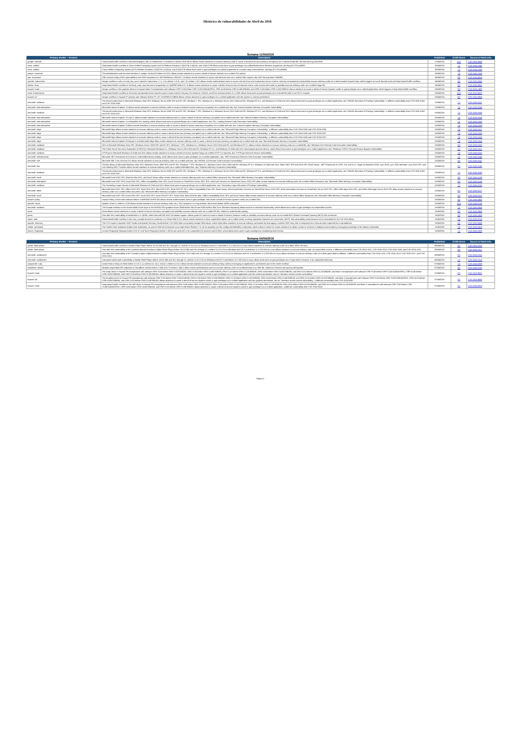Histórico de vulnerabilidades de Abril do 2016
Semana 11/04/2016
| Primary Vendor -- Product | Description | Published | CVSS Score | Source & Patch Info |
| --- | --- | --- | --- | --- |
| google--android | Stack-based buffer overflow in decoder/impeg2d_vld.c in mediaserver in Android 6.x before 2016-04-01 allows remote attackers to execute arbitrary code or cause a denial of service (memory corruption) via a crafted media file, aka internal bug 25812590. | 17/04/2016 | 10.0 | CVE-2016-0836 |
| cisco--unified | Heap-based buffer overflow in Cisco Unified Computing System (UCS) Platform Emulator 2.5(2)TS4, 3.0(2c)A, and 3.0(2c)TS9 allows local users to gain privileges via crafted libclimeta.so filename arguments, aka Bug ID CSCux68837. | 15/04/2016 | 7.2 | CVE-2016-1340 |
| cisco--unified | Cisco Unified Computing System (UCS) Platform Emulator 2.5(2)TS4, 3.0(2c)A, and 3.0(2c)TS9 allows local users to gain privileges via crafted arguments on a ucspe-copy command line, aka Bug ID CSCux68832. | 15/04/2016 | 7.2 | CVE-2016-1339 |
| juniper--screenos | The administrative web services interface in Juniper ScreenOS before 6.3.0r21 allows remote attackers to cause a denial of service (reboot) via a crafted SSL packet. | 15/04/2016 | 7.8 | CVE-2016-1268 |
| sap--netweaver | XML external entity (XXE) vulnerability in the UDDI component in SAP NetWeaver JAVA AS 7.4 allows remote attackers to cause a denial of service via a crafted XML request, aka SAP Security Note 2254389. | 14/04/2016 | 9.0 | CVE-2016-4014 |
| apache--subversion | Integer overflow in util.c in mod_dav_svn in Apache Subversion 1.7.x, 1.8.x before 1.8.15, and 1.9.x before 1.9.3 allows remote authenticated users to cause a denial of service (subversion server crash or memory consumption) and possibly execute arbitrary code via a skel-encoded request body, which triggers an out-of-bounds read and heap-based buffer overflow. | 14/04/2016 | 8.0 | CVE-2015-5343 |
| debian--linux | Heap-based buffer overflow in the bmp_read_rows function in pngxrbmp.c in OptiPNG before 0.7.6 allows remote attackers to cause a denial of service (out-of-bounds read or write access and crash) or possibly execute arbitrary code via a crafted image file. | 13/04/2016 | 9.3 | CVE-2016-3981 |
| huawei--mate | Integer overflow in the graphics drivers in Huawei Mate S smartphones with software CRR-TL00 before CRR-TL00C01B160SP01, CRR-UL00 before CRR-UL00C00B160, and CRR-CL00 before CRR-CL00C92B161 allows attackers to cause a denial of service (system crash) or gain privileges via a crafted application, which triggers a heap-based buffer overflow. | 13/04/2016 | 9.3 | CVE-2016-1495 |
| avast--freeantivirus | Heap-based buffer overflow in the Avast virtualization driver (aswSnx.sys) in Avast Internet Security, Pro Antivirus, Premier, and Free Antivirus before 11.1.2253 allows local users to gain privileges via a Unicode file path in an IOCTL request. | 13/04/2016 | 10.0 | CVE-2015-8620 |
| huawei--p7 | Integer overflow in Huawei P7 phones with software before P7-L07 V100R001C01B606 allows remote attackers to gain privileges via a crafted application with the system or camera permission. | 13/04/2016 | 9.3 | CVE-2015-8304 |
| microsoft--windows | The kernel-mode driver in Microsoft Windows Vista SP2, Windows Server 2008 SP2 and R2 SP1, Windows 7 SP1, Windows 8.1, Windows Server 2012 Gold and R2, Windows RT 8.1, and Windows 10 Gold and 1511 allows local users to gain privileges via a crafted application, aka "Win32k Elevation of Privilege Vulnerability," a different vulnerability than CVE-2016-0143 and CVE-2016-0165. | 12/04/2016 | 7.2 | CVE-2016-0167 |
| microsoft--internetexplorer | Microsoft Internet Explorer 11 allows remote attackers to execute arbitrary code or cause a denial of service (memory corruption) via a crafted web site, aka "Internet Explorer Memory Corruption Vulnerability." | 12/04/2016 | 7.6 | CVE-2016-0166 |
| microsoft--windows | The kernel-mode driver in Microsoft Windows Vista SP2, Windows Server 2008 SP2 and R2 SP1, Windows 7 SP1, Windows 8.1, Windows Server 2012 Gold and R2, Windows RT 8.1, and Windows 10 Gold and 1511 allows local users to gain privileges via a crafted application, aka "Win32k Elevation of Privilege Vulnerability," a different vulnerability than CVE-2016-0143 and CVE-2016-0167. | 12/04/2016 | 7.2 | CVE-2016-0165 |
| microsoft--internetexplorer | Microsoft Internet Explorer 10 and 11 allows remote attackers to execute arbitrary code or cause a denial of service (memory corruption) via a crafted web site, aka "Internet Explorer Memory Corruption Vulnerability." | 12/04/2016 | 7.6 | CVE-2016-0164 |
| microsoft--internetexplorer | Microsoft Internet Explorer 11 mishandles DLL loading, which allows local users to gain privileges via a crafted application, aka "DLL Loading Remote Code Execution Vulnerability." | 12/04/2016 | 7.2 | CVE-2016-0160 |
| microsoft--internetexplorer | Microsoft Internet Explorer 9 allows remote attackers to execute arbitrary code or cause a denial of service (memory corruption) via a crafted web site, aka "Internet Explorer Memory Corruption Vulnerability." | 12/04/2016 | 7.6 | CVE-2016-0159 |
| microsoft--edge | Microsoft Edge allows remote attackers to execute arbitrary code or cause a denial of service (memory corruption) via a crafted web site, aka "Microsoft Edge Memory Corruption Vulnerability," a different vulnerability than CVE-2016-0155 and CVE-2016-0156. | 12/04/2016 | 7.6 | CVE-2016-0157 |
| microsoft--edge | Microsoft Edge allows remote attackers to execute arbitrary code or cause a denial of service (memory corruption) via a crafted web site, aka "Microsoft Edge Memory Corruption Vulnerability," a different vulnerability than CVE-2016-0155 and CVE-2016-0157. | 12/04/2016 | 7.6 | CVE-2016-0156 |
| microsoft--edge | Microsoft Edge allows remote attackers to execute arbitrary code or cause a denial of service (memory corruption) via a crafted web site, aka "Microsoft Edge Memory Corruption Vulnerability," a different vulnerability than CVE-2016-0156 and CVE-2016-0157. | 12/04/2016 | 7.6 | CVE-2016-0155 |
| microsoft--edge | Microsoft Internet Explorer 9 through 11 and Microsoft Edge allow remote attackers to execute arbitrary code or cause a denial of service (memory corruption) via a crafted web site, aka "Microsoft Browser Memory Corruption Vulnerability." | 12/04/2016 | 7.6 | CVE-2016-0154 |
| microsoft--windows | OLE in Microsoft Windows Vista SP2, Windows Server 2008 SP2 and R2 SP1, Windows 7 SP1, Windows 8.1, Windows Server 2012 Gold and R2, and Windows RT 8.1 allows remote attackers to execute arbitrary code via a crafted file, aka "Windows OLE Remote Code Execution Vulnerability." | 12/04/2016 | 9.3 | CVE-2016-0153 |
| microsoft--windows | The Client-Server Run-time Subsystem (CSRSS) in Microsoft Windows 8.1, Windows Server 2012 Gold and R2, Windows RT 8.1, and Windows 10 Gold and 1511 mismanages process tokens, which allows local users to gain privileges via a crafted application, aka "Windows CSRSS Security Feature Bypass Vulnerability." | 12/04/2016 | 7.2 | CVE-2016-0151 |
| microsoft--windows | HTTP.sys in Microsoft Windows 10 Gold and 1511 allows remote attackers to cause a denial of service (system hang) via crafted HTTP 2.0 requests, aka "HTTP.sys Denial of Service Vulnerability." | 12/04/2016 | 7.8 | CVE-2016-0150 |
| microsoft--netframework | Microsoft .NET Framework 4.6 and 4.6.1 mishandles library loading, which allows local users to gain privileges via a crafted application, aka ".NET Framework Remote Code Execution Vulnerability." | 12/04/2016 | 7.2 | CVE-2016-0148 |
| microsoft--xml | Microsoft XML Core Services 3.0 allows remote attackers to execute arbitrary code via a crafted web site, aka "MSXML 3.0 Remote Code Execution Vulnerability." | 12/04/2016 | 9.3 | CVE-2016-0147 |
| microsoft--live | The font library in Microsoft Windows Vista SP2; Windows Server 2008 SP2 and R2 SP1; Windows 7 SP1; Windows 8.1; Windows Server 2012 Gold and R2; Windows RT 8.1; Windows 10 Gold and 1511; Office 2007 SP3 and 2010 SP2; Word Viewer; .NET Framework 3.0 SP2, 3.5, and 3.5.1; Skype for Business 2016; Lync 2010; Lync 2010 Attendee; Lync 2013 SP1; and Live Meeting 2007 Console allows remote attackers to execute arbitrary code via a crafted embedded font, aka "Graphics Memory Corruption Vulnerability." | 12/04/2016 | 9.3 | CVE-2016-0145 |
| microsoft--windows | The kernel-mode driver in Microsoft Windows Vista SP2, Windows Server 2008 SP2 and R2 SP1, Windows 7 SP1, Windows 8.1, Windows Server 2012 Gold and R2, Windows RT 8.1, and Windows 10 Gold and 1511 allows local users to gain privileges via a crafted application, aka "Win32k Elevation of Privilege Vulnerability," a different vulnerability than CVE-2016-0165 and CVE-2016-0167. | 12/04/2016 | 7.2 | CVE-2016-0143 |
| microsoft--excel | Microsoft Excel 2010 SP2, Word for Mac 2011, and Excel Viewer allow remote attackers to execute arbitrary code via a crafted Office document, aka "Microsoft Office Memory Corruption Vulnerability." | 12/04/2016 | 9.3 | CVE-2016-0139 |
| microsoft--sharepoint | Microsoft Excel 2007 SP3, Excel 2010 SP2, Office Compatibility Pack SP3, Excel Services on SharePoint Server 2007 SP3, and Excel Services on SharePoint Server 2010 SP2 allow remote attackers to execute arbitrary code via a crafted Office document, aka "Microsoft Office Memory Corruption Vulnerability." | 12/04/2016 | 9.3 | CVE-2016-0136 |
| microsoft--windows | The Secondary Logon Service in Microsoft Windows 10 Gold and 1511 allows local users to gain privileges via a crafted application, aka "Secondary Logon Elevation of Privilege Vulnerability." | 12/04/2016 | 7.2 | CVE-2016-0135 |
| microsoft--office | Microsoft Word 2007 SP3, Office 2010 SP2, Word 2010 SP2, Word 2013 SP1, Word 2013 RT SP1, Office Compatibility Pack SP3, Word Viewer, Word Automation Services on SharePoint Server 2010 SP2, Word Automation Services on SharePoint Server 2013 SP1, Office Web Apps 2010 SP2, and Office Web Apps Server 2013 SP1 allow remote attackers to execute arbitrary code via a crafted Office document, aka "Microsoft Office Memory Corruption Vulnerability." | 12/04/2016 | 9.3 | CVE-2016-0127 |
| microsoft--excel | Microsoft Excel 2007 SP3, Excel 2010 SP2, Excel 2013 SP1, Excel 2013 RT SP1, Excel 2016, Word 2016 for Mac, Office Compatibility Pack SP3, and Excel Viewer allow remote attackers to execute arbitrary code via a crafted Office document, aka "Microsoft Office Memory Corruption Vulnerability." | 12/04/2016 | 9.3 | CVE-2016-0122 |
| huawei--policy | Huawei Policy Center with software before V100R003C10SPC020 allows remote authenticated users to gain privileges and cause a denial of service (system crash) via a crafted URL. | 12/04/2016 | 9.0 | CVE-2016-2405 |
| apache--struts | Apache Struts 2.x before 2.3.28 allows remote attackers to execute arbitrary code via a "%{}" sequence in a tag attribute, aka forced double OGNL evaluation. | 12/04/2016 | 10.0 | CVE-2016-0785 |
| microsoft--windows | The Escape interface in the Kernel Mode Driver layer in the NVIDIA GPU graphics driver R340 before 341.95 and R352 before 354.74 on Windows improperly allows access to restricted functionality, which allows local users to gain privileges via unspecified vectors. | 12/04/2016 | 7.2 | CVE-2016-2556 |
| avast | Avast allows remote attackers to cause a denial of service (memory corruption) and possibly execute arbitrary code via a crafted PE file, related to authenticode parsing. | 11/04/2016 | 9.3 | CVE-2016-3986 |
| qemu | Use-after-free vulnerability in hw/ide/ahci.c in QEMU, when built with IDE AHCI Emulation support, allows guest OS users to cause a denial of service (instance crash) or possibly execute arbitrary code via an invalid AHCI Native Command Queuing (NCQ) AIO command. | 11/04/2016 | 9.3 | CVE-2016-1568 |
| claws--mail | Stack-based buffer overflow in the conv_euctojis function in codeconv.c in Claws Mail 3.13.1 allows remote attackers to have unspecified impact via a crafted email, involving Japanese character set conversion. NOTE: this vulnerability exists because of an incomplete fix for CVE-2015-8614. | 11/04/2016 | 7.5 | CVE-2015-8708 |
| apache--directory | The CSV export in Apache LDAP Studio and Apache Directory Studio before 2.0.0-M10 does not properly escape field values, which might allow attackers to execute arbitrary commands by leveraging a crafted LDAP entry that is interpreted as a formula when imported into a spreadsheet. | 11/04/2016 | 9.3 | CVE-2015-5349 |
| redhat--openstack | The TripleO Heat templates (tripleo-heat-templates), as used in Red Hat Enterprise Linux OpenStack Platform 7.0, do not properly use the configured RabbitMQ credentials, which makes it easier for remote attackers to obtain access to services in deployed overclouds by leveraging knowledge of the default credentials. | 11/04/2016 | 7.5 | CVE-2015-5329 |
| lenovo--fingerprint | Lenovo Fingerprint Manager before 8.01.57 and Touch Fingerprint before 1.00.08 use weak ACLs for unspecified (1) services and (2) files, which allows local users to gain privileges by invalidating local checks. | 11/04/2016 | 7.2 | CVE-2016-2393 |
Semana 04/04/2016
| Primary Vendor -- Product | Description | Published | CVSS Score | Source & Patch Info |
| --- | --- | --- | --- | --- |
| adobe--flash player | Stack-based buffer overflow in Adobe Flash Player before 18.0.0.343 and 19.x through 21.x before 21.0.0.213 on Windows and OS X and before 11.2.202.616 on Linux allows attackers to execute arbitrary code via crafted JPEG-XR data. | 08/04/2016 | 9.3 | CVE-2016-1018 |
| adobe--flash player | Use-after-free vulnerability in the LoadVars.decode function in Adobe Flash Player before 18.0.0.343 and 19.x through 21.x before 21.0.0.213 on Windows and OS X and before 11.2.202.616 on Linux allows attackers to execute arbitrary code via unspecified vectors, a different vulnerability than CVE-2016-1011, CVE-2016-1013, CVE-2016-1016, and CVE-2016-1031. | 08/04/2016 | 9.3 | CVE-2016-1017 |
| microsoft--windows10 | Use-after-free vulnerability in the Transform object implementation in Adobe Flash Player before 18.0.0.343 and 19.x through 21.x before 21.0.0.213 on Windows and OS X and before 11.2.202.616 on Linux allows attackers to execute arbitrary code via a flash.geom.Matrix callback, a different vulnerability than CVE-2016-1011, CVE-2016-1013, CVE-2016-1017, and CVE-2016-1031. | 08/04/2016 | 9.3 | CVE-2016-1016 |
| microsoft--windows8,1 | Untrusted search path vulnerability in Adobe Flash Player before 18.0.0.343 and 19.x through 21.x before 21.0.0.213 on Windows and OS X and before 11.2.202.616 on Linux allows local users to gain privileges via a Trojan horse resource in an unspecified directory. | 08/04/2016 | 7.2 | CVE-2016-1014 |
| rubyonrails--ruby | Action Pack in Ruby on Rails before 3.2.22.2, 4.x before 4.1.14.2, and 4.2.x before 4.2.5.2 allows remote attackers to execute arbitrary Ruby code by leveraging an application's unrestricted use of the render method. | 07/04/2016 | 7.5 | CVE-2016-2098 |
| cloudbees--jetkins | Multiple unspecified API endpoints in CloudBees Jenkins before 1.650 and LTS before 1.642.2 allow remote authenticated users to execute arbitrary code via serialized data in an XML file, related to XStream and groovy.util.Expando. | 07/04/2016 | 9.0 | CVE-2016-0792 |
| huawei--mate | The ovisp driver in Huawei P8 smartphones with software GRA-TL00 before GRA-TL00C01B230, GRA-CL00 before GRA-CL00C92B230, GRA-CL10 before GRA-CL10C92B230, GRA-UL00 before GRA-UL00C00B230, and GRA-UL10 before GRA-UL10C00B230, and Mate S smartphones with software CRR-TL00 before CRR-TL00C01B160SP01, CRR-UL00 before CRR-UL00C00B160, and CRR-CL00 before CRR-CL00C92B161 allows attackers to cause a denial of service (system crash) or gain privileges via a crafted application with the camera permission, aka an "interface access control vulnerability." | 07/04/2016 | 9.3 | CVE-2015-8681 |
| huawei--p8 | The Graphics driver in Huawei P8 smartphones with software GRA-TL00 before GRA-TL00C01B230, GRA-CL00 before GRA-CL00C92B230, GRA-CL10 before GRA-CL10C92B230, GRA-UL00 before GRA-UL00C00B230, and GRA-UL10 before GRA-UL10C00B230, and Mate S smartphones with software CRR-TL00 before CRR-TL00C01B160SP01, CRR-UL00 before CRR-UL00C00B160, and CRR-CL00 before CRR-CL00C92B161 allows attackers to cause a denial of service (system crash) or gain privileges via a crafted application with the graphics permission, aka an "interface access control vulnerability," a different vulnerability than CVE-2015-8307. | 07/04/2016 | 9.3 | CVE-2015-8680 |
| huawei--mate | Heap-based buffer overflow in the HIFI driver in Huawei P8 smartphones with software GRA-TL00 before GRA-TL00C01B230, GRA-CL00 before GRA-CL00C92B230, GRA-CL10 before GRA-CL10C92B230, GRA-UL00 before GRA-UL00C00B230, and GRA-UL10 before GRA-UL10C00B230, and Mate S smartphones with software CRR-TL00 before CRR-TL00C01B160SP01, CRR-UL00 before CRR-UL00C00B160, and CRR-CL00 before CRR-CL00C92B161 allows attackers to cause a denial of service (system crash) or gain privileges via a crafted application, a different vulnerability than CVE-2015-8318. | 07/04/2016 | 9.3 | CVE-2015-8319 |
Página 2